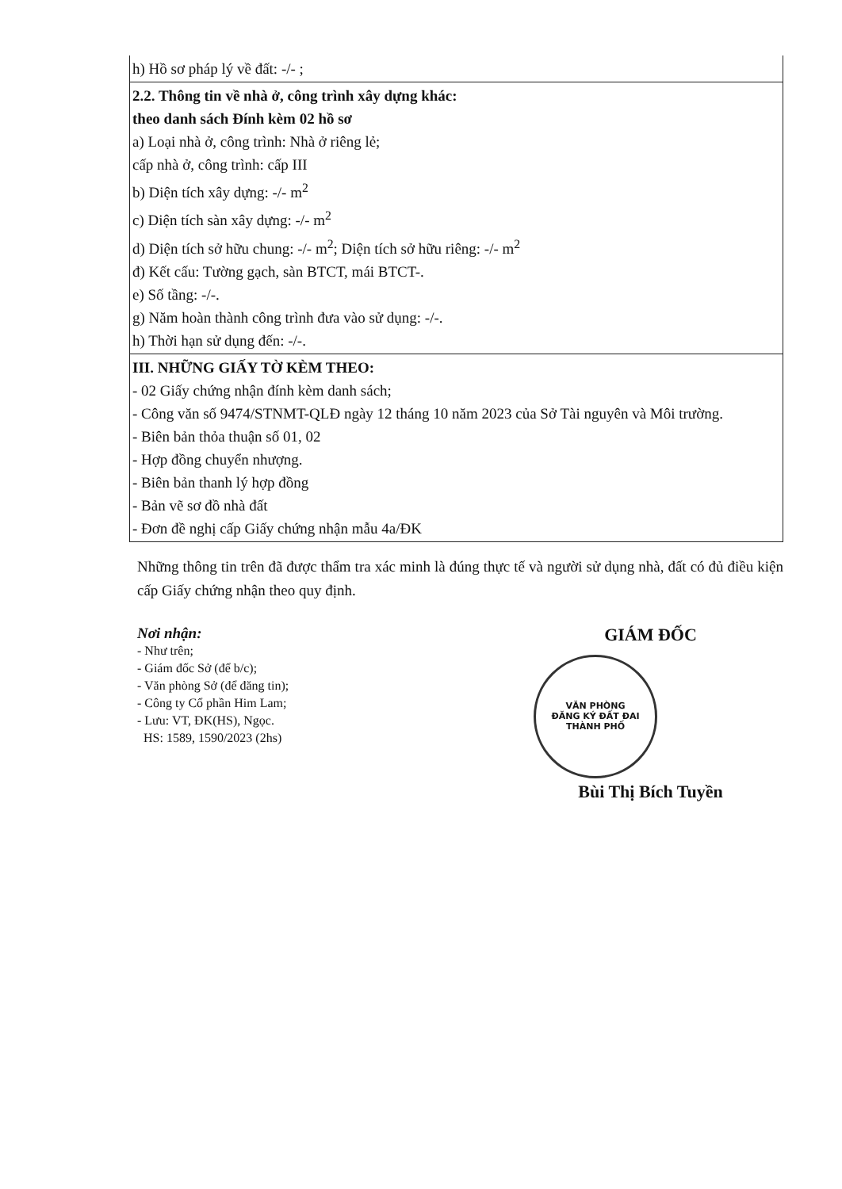| h) Hồ sơ pháp lý về đất: -/- ; |
| 2.2. Thông tin về nhà ở, công trình xây dựng khác: theo danh sách Đính kèm 02 hồ sơ a) Loại nhà ở, công trình: Nhà ở riêng lẻ; cấp nhà ở, công trình: cấp III b) Diện tích xây dựng: -/- m<sup>2</sup> c) Diện tích sàn xây dựng: -/- m<sup>2</sup> d) Diện tích sở hữu chung: -/- m<sup>2</sup>; Diện tích sở hữu riêng: -/- m<sup>2</sup> đ) Kết cấu: Tường gạch, sàn BTCT, mái BTCT-. e) Số tầng: -/-. g) Năm hoàn thành công trình đưa vào sử dụng: -/-. h) Thời hạn sử dụng đến: -/-. |
| III. NHỮNG GIẤY TỜ KÈM THEO: - 02 Giấy chứng nhận đính kèm danh sách; - Công văn số 9474/STNMT-QLĐ ngày 12 tháng 10 năm 2023 của Sở Tài nguyên và Môi trường. - Biên bản thỏa thuận số 01, 02 - Hợp đồng chuyển nhượng. - Biên bản thanh lý hợp đồng - Bản vẽ sơ đồ nhà đất - Đơn đề nghị cấp Giấy chứng nhận mẫu 4a/ĐK |
Những thông tin trên đã được thẩm tra xác minh là đúng thực tế và người sử dụng nhà, đất có đủ điều kiện cấp Giấy chứng nhận theo quy định.
Nơi nhận:
- Như trên;
- Giám đốc Sở (để b/c);
- Văn phòng Sở (để đăng tin);
- Công ty Cổ phần Him Lam;
- Lưu: VT, ĐK(HS), Ngọc.
HS: 1589, 1590/2023 (2hs)
GIÁM ĐỐC
VĂN PHÒNG
ĐĂNG KÝ ĐẤT ĐAI
THÀNH PHỐ
Bùi Thị Bích Tuyền